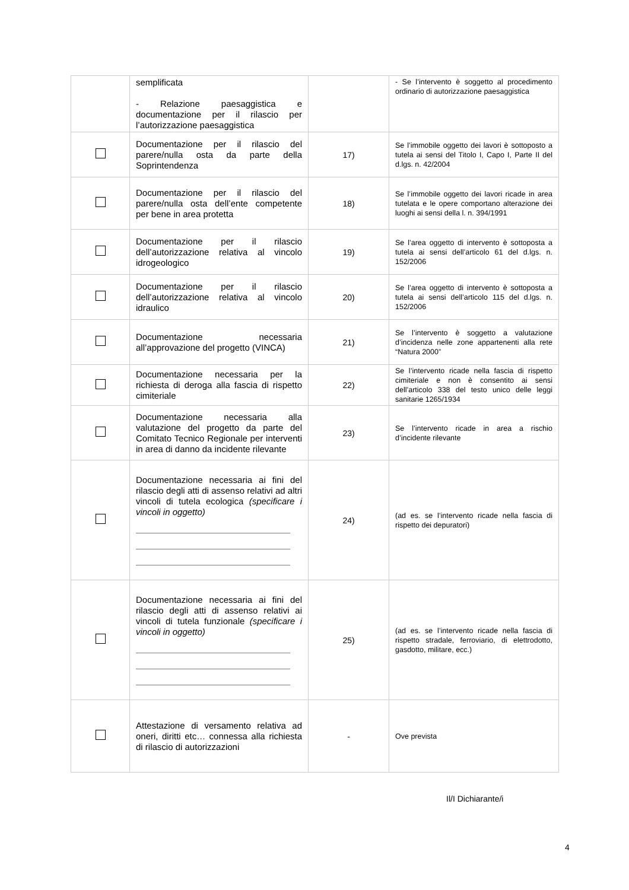| | semplificata - Relazione paesaggistica e documentazione per il rilascio per l’autorizzazione paesaggistica | | - Se l’intervento è soggetto al procedimento ordinario di autorizzazione paesaggistica |
| | Documentazione per il rilascio del parere/nulla osta da parte della Soprintendenza | 17) | Se l’immobile oggetto dei lavori è sottoposto a tutela ai sensi del Titolo I, Capo I, Parte II del d.lgs. n. 42/2004 |
| | Documentazione per il rilascio del parere/nulla osta dell’ente competente per bene in area protetta | 18) | Se l’immobile oggetto dei lavori ricade in area tutelata e le opere comportano alterazione dei luoghi ai sensi della l. n. 394/1991 |
| | Documentazione per il rilascio dell’autorizzazione relativa al vincolo idrogeologico | 19) | Se l’area oggetto di intervento è sottoposta a tutela ai sensi dell’articolo 61 del d.lgs. n. 152/2006 |
| | Documentazione per il rilascio dell’autorizzazione relativa al vincolo idraulico | 20) | Se l’area oggetto di intervento è sottoposta a tutela ai sensi dell’articolo 115 del d.lgs. n. 152/2006 |
| | Documentazione necessaria all’approvazione del progetto (VINCA) | 21) | Se l’intervento è soggetto a valutazione d’incidenza nelle zone appartenenti alla rete “Natura 2000” |
| | Documentazione necessaria per la richiesta di deroga alla fascia di rispetto cimiteriale | 22) | Se l’intervento ricade nella fascia di rispetto cimiteriale e non è consentito ai sensi dell’articolo 338 del testo unico delle leggi sanitarie 1265/1934 |
| | Documentazione necessaria alla valutazione del progetto da parte del Comitato Tecnico Regionale per interventi in area di danno da incidente rilevante | 23) | Se l’intervento ricade in area a rischio d’incidente rilevante |
| | Documentazione necessaria ai fini del rilascio degli atti di assenso relativi ad altri vincoli di tutela ecologica (specificare i vincoli in oggetto) | 24) | (ad es. se l’intervento ricade nella fascia di rispetto dei depuratori) |
| | Documentazione necessaria ai fini del rilascio degli atti di assenso relativi ai vincoli di tutela funzionale (specificare i vincoli in oggetto) | 25) | (ad es. se l’intervento ricade nella fascia di rispetto stradale, ferroviario, di elettrodotto, gasdotto, militare, ecc.) |
| | Attestazione di versamento relativa ad oneri, diritti etc… connessa alla richiesta di rilascio di autorizzazioni | - | Ove prevista |
Il/I Dichiarante/i
4